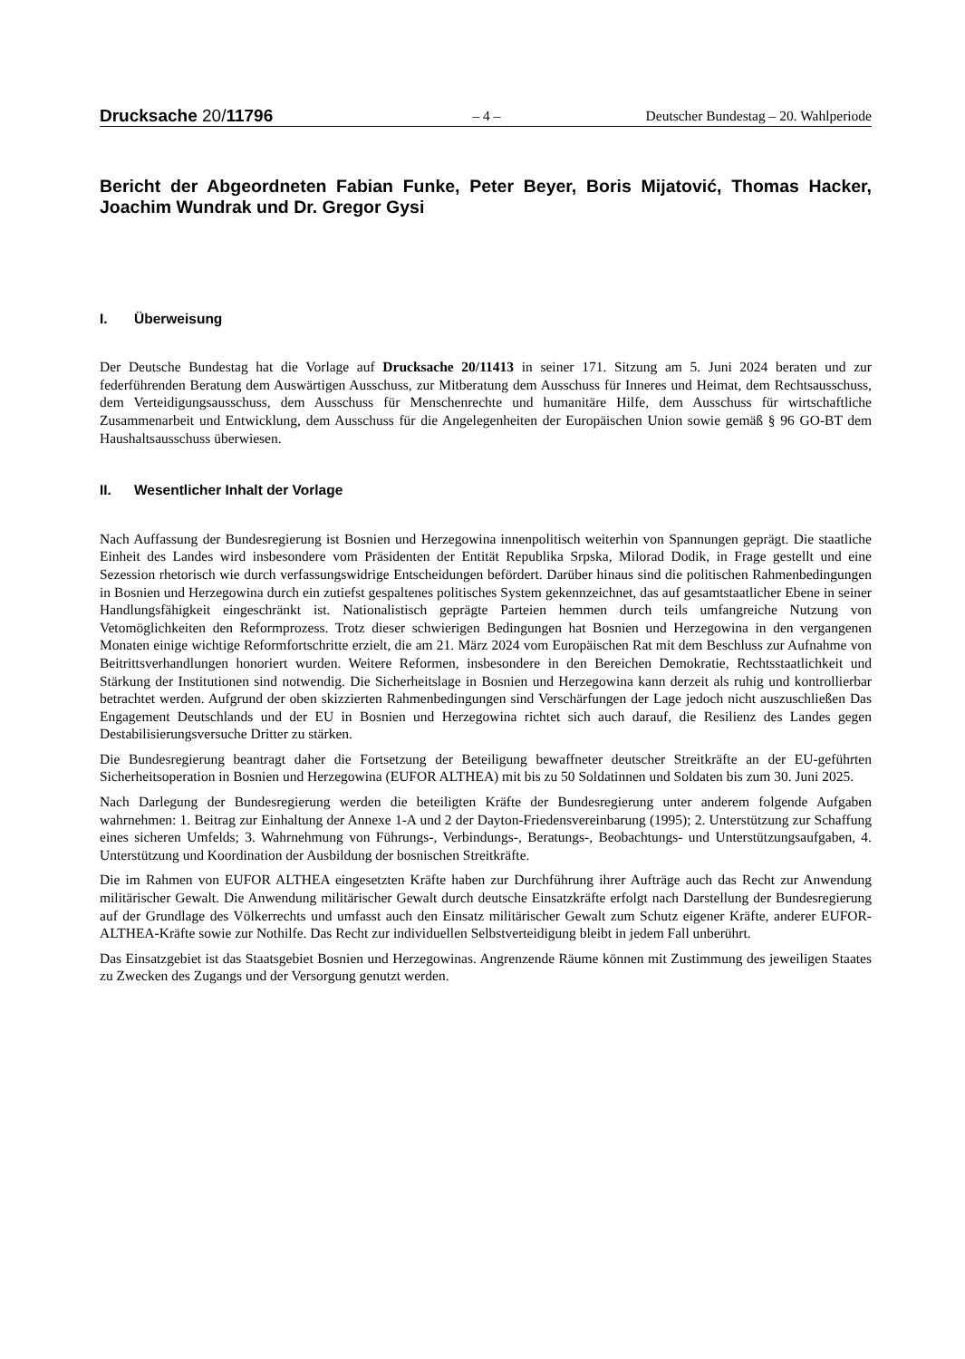Drucksache 20/11796
– 4 –
Deutscher Bundestag – 20. Wahlperiode
Bericht der Abgeordneten Fabian Funke, Peter Beyer, Boris Mijatović, Thomas Hacker, Joachim Wundrak und Dr. Gregor Gysi
I. Überweisung
Der Deutsche Bundestag hat die Vorlage auf Drucksache 20/11413 in seiner 171. Sitzung am 5. Juni 2024 beraten und zur federführenden Beratung dem Auswärtigen Ausschuss, zur Mitberatung dem Ausschuss für Inneres und Heimat, dem Rechtsausschuss, dem Verteidigungsausschuss, dem Ausschuss für Menschenrechte und humanitäre Hilfe, dem Ausschuss für wirtschaftliche Zusammenarbeit und Entwicklung, dem Ausschuss für die Angelegenheiten der Europäischen Union sowie gemäß § 96 GO-BT dem Haushaltsausschuss überwiesen.
II. Wesentlicher Inhalt der Vorlage
Nach Auffassung der Bundesregierung ist Bosnien und Herzegowina innenpolitisch weiterhin von Spannungen geprägt. Die staatliche Einheit des Landes wird insbesondere vom Präsidenten der Entität Republika Srpska, Milorad Dodik, in Frage gestellt und eine Sezession rhetorisch wie durch verfassungswidrige Entscheidungen befördert. Darüber hinaus sind die politischen Rahmenbedingungen in Bosnien und Herzegowina durch ein zutiefst gespaltenes politisches System gekennzeichnet, das auf gesamtstaatlicher Ebene in seiner Handlungsfähigkeit eingeschränkt ist. Nationalistisch geprägte Parteien hemmen durch teils umfangreiche Nutzung von Vetomöglichkeiten den Reformprozess. Trotz dieser schwierigen Bedingungen hat Bosnien und Herzegowina in den vergangenen Monaten einige wichtige Reformfortschritte erzielt, die am 21. März 2024 vom Europäischen Rat mit dem Beschluss zur Aufnahme von Beitrittsverhandlungen honoriert wurden. Weitere Reformen, insbesondere in den Bereichen Demokratie, Rechtsstaatlichkeit und Stärkung der Institutionen sind notwendig. Die Sicherheitslage in Bosnien und Herzegowina kann derzeit als ruhig und kontrollierbar betrachtet werden. Aufgrund der oben skizzierten Rahmenbedingungen sind Verschärfungen der Lage jedoch nicht auszuschließen Das Engagement Deutschlands und der EU in Bosnien und Herzegowina richtet sich auch darauf, die Resilienz des Landes gegen Destabilisierungsversuche Dritter zu stärken.
Die Bundesregierung beantragt daher die Fortsetzung der Beteiligung bewaffneter deutscher Streitkräfte an der EU-geführten Sicherheitsoperation in Bosnien und Herzegowina (EUFOR ALTHEA) mit bis zu 50 Soldatinnen und Soldaten bis zum 30. Juni 2025.
Nach Darlegung der Bundesregierung werden die beteiligten Kräfte der Bundesregierung unter anderem folgende Aufgaben wahrnehmen: 1. Beitrag zur Einhaltung der Annexe 1-A und 2 der Dayton-Friedensvereinbarung (1995); 2. Unterstützung zur Schaffung eines sicheren Umfelds; 3. Wahrnehmung von Führungs-, Verbindungs-, Beratungs-, Beobachtungs- und Unterstützungsaufgaben, 4. Unterstützung und Koordination der Ausbildung der bosnischen Streitkräfte.
Die im Rahmen von EUFOR ALTHEA eingesetzten Kräfte haben zur Durchführung ihrer Aufträge auch das Recht zur Anwendung militärischer Gewalt. Die Anwendung militärischer Gewalt durch deutsche Einsatzkräfte erfolgt nach Darstellung der Bundesregierung auf der Grundlage des Völkerrechts und umfasst auch den Einsatz militärischer Gewalt zum Schutz eigener Kräfte, anderer EUFOR-ALTHEA-Kräfte sowie zur Nothilfe. Das Recht zur individuellen Selbstverteidigung bleibt in jedem Fall unberührt.
Das Einsatzgebiet ist das Staatsgebiet Bosnien und Herzegowinas. Angrenzende Räume können mit Zustimmung des jeweiligen Staates zu Zwecken des Zugangs und der Versorgung genutzt werden.